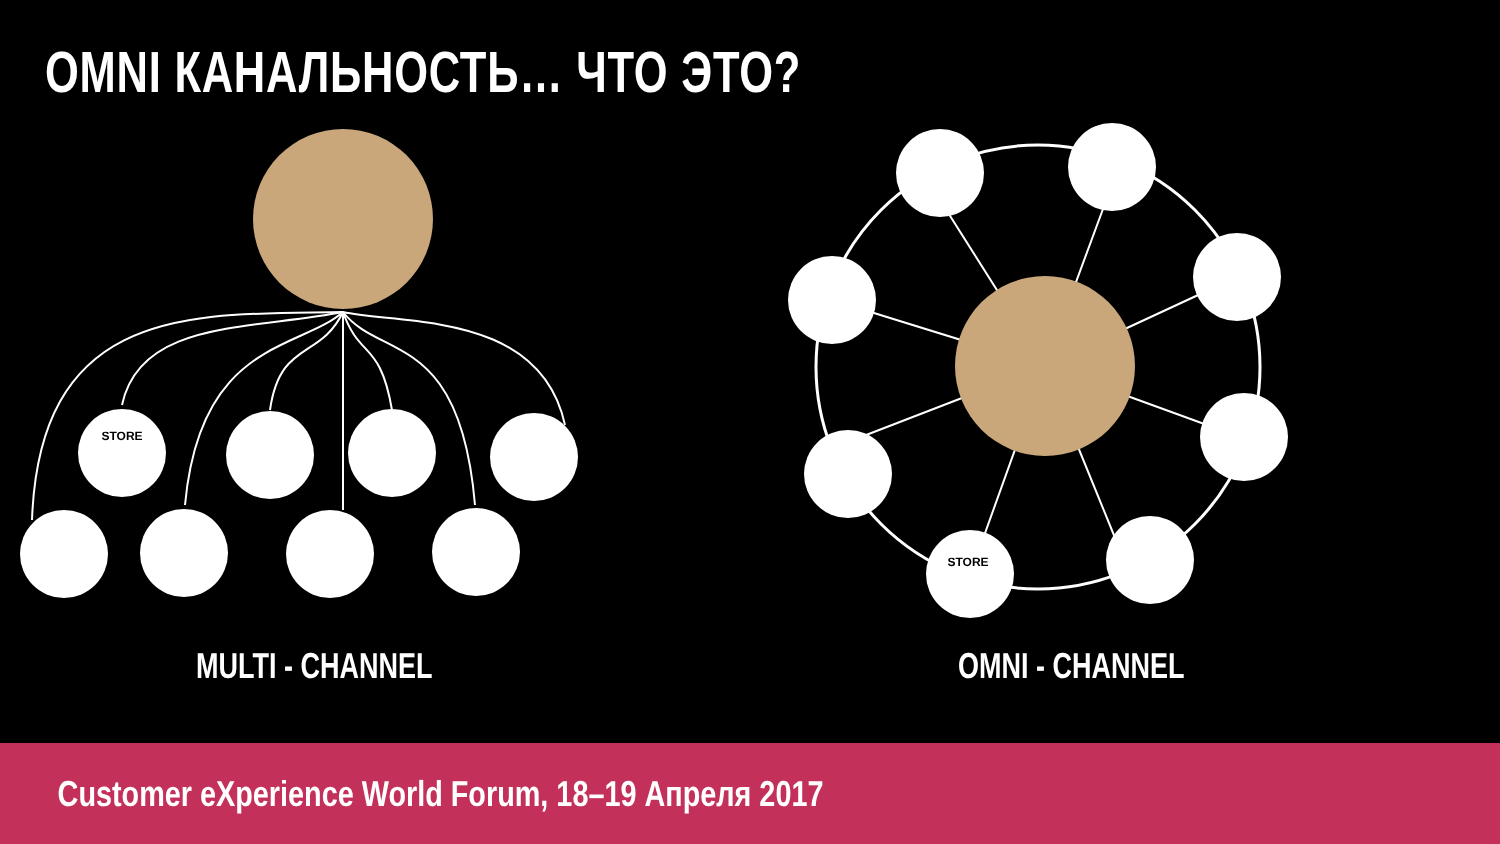STORE
STORE
OMNI КАНАЛЬНОСТЬ… ЧТО ЭТО?
MULTI - CHANNEL OMNI - CHANNEL
Customer eXperience World Forum, 18–19 Апреля 2017